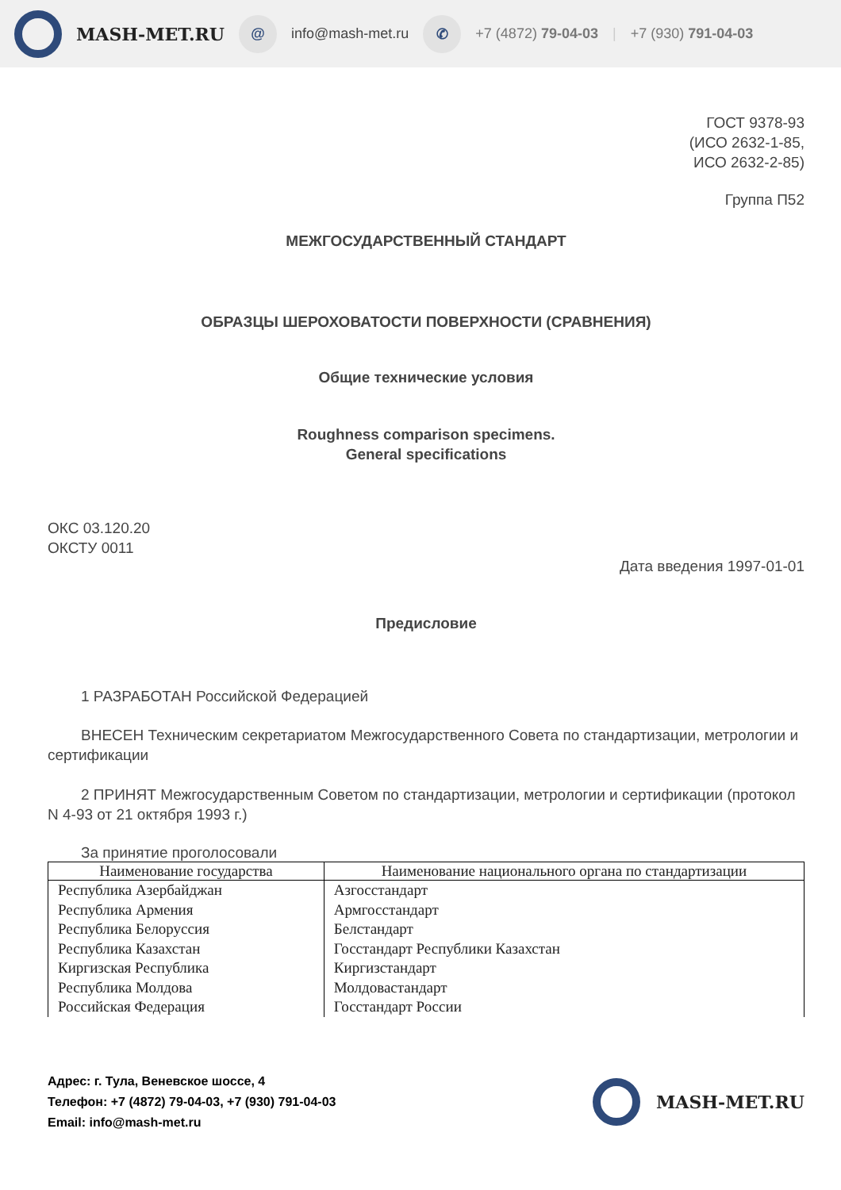MASH-MET.RU @ info@mash-met.ru ✆ +7 (4872) 79-04-03 | +7 (930) 791-04-03
ГОСТ 9378-93
(ИСО 2632-1-85,
ИСО 2632-2-85)
Группа П52
МЕЖГОСУДАРСТВЕННЫЙ СТАНДАРТ
ОБРАЗЦЫ ШЕРОХОВАТОСТИ ПОВЕРХНОСТИ (СРАВНЕНИЯ)
Общие технические условия
Roughness comparison specimens.
General specifications
ОКС 03.120.20
ОКСТУ 0011
Дата введения 1997-01-01
Предисловие
1 РАЗРАБОТАН Российской Федерацией
ВНЕСЕН Техническим секретариатом Межгосударственного Совета по стандартизации, метрологии и сертификации
2 ПРИНЯТ Межгосударственным Советом по стандартизации, метрологии и сертификации (протокол N 4-93 от 21 октября 1993 г.)
За принятие проголосовали
| Наименование государства | Наименование национального органа по стандартизации |
| --- | --- |
| Республика Азербайджан | Азгосстандарт |
| Республика Армения | Армгосстандарт |
| Республика Белоруссия | Белстандарт |
| Республика Казахстан | Госстандарт Республики Казахстан |
| Киргизская Республика | Киргизстандарт |
| Республика Молдова | Молдовастандарт |
| Российская Федерация | Госстандарт России |
Адрес: г. Тула, Веневское шоссе, 4
Телефон: +7 (4872) 79-04-03, +7 (930) 791-04-03
Email: info@mash-met.ru
MASH-MET.RU